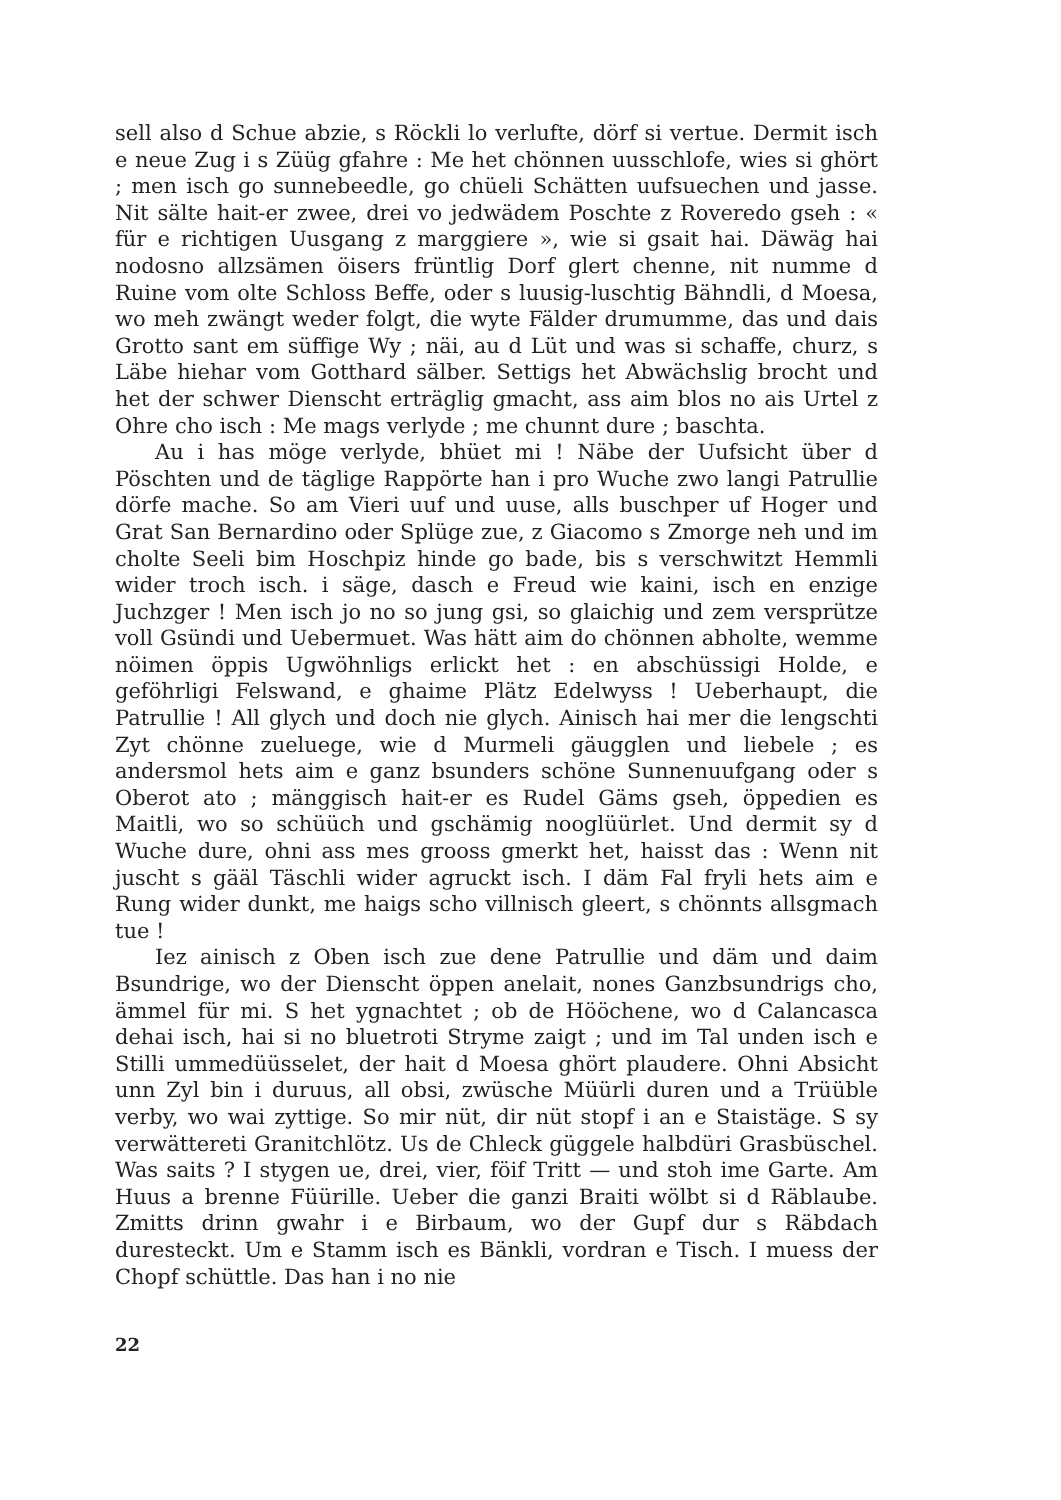sell also d Schue abzie, s Röckli lo verlufte, dörf si vertue. Dermit isch e neue Zug i s Züüg gfahre : Me het chönnen uusschlofe, wies si ghört ; men isch go sunnebeedle, go chüeli Schätten uufsuechen und jasse. Nit sälte hait-er zwee, drei vo jedwädem Poschte z Rovere­do gseh : « für e richtigen Uusgang z marggiere », wie si gsait hai. Däwäg hai nodosno allzsämen öisers früntlig Dorf glert chenne, nit numme d Ruine vom olte Schloss Beffe, oder s luusig-luschtig Bähndli, d Moesa, wo meh zwängt weder folgt, die wyte Fälder drumumme, das und dais Grotto sant em süffige Wy ; näi, au d Lüt und was si schaffe, churz, s Läbe hiehar vom Gotthard sälber. Settigs het Abwächslig brocht und het der schwer Dienscht erträglig gmacht, ass aim blos no ais Urtel z Ohre cho isch : Me mags verlyde ; me chunnt dure ; baschta.
Au i has möge verlyde, bhüet mi ! Näbe der Uufsicht über d Pöschten und de täglige Rappörte han i pro Wuche zwo langi Patrullie dörfe mache. So am Vieri uuf und uuse, alls buschper uf Hoger und Grat San Bernardino oder Splüge zue, z Giacomo s Zmorge neh und im cholte Seeli bim Hoschpiz hinde go bade, bis s verschwitzt Hemmli wider troch isch. i säge, dasch e Freud wie kaini, isch en enzige Juchzger ! Men isch jo no so jung gsi, so glaichig und zem versprütze voll Gsündi und Uebermuet. Was hätt aim do chönnen abholte, wemme nöimen öppis Ugwöhnligs erlickt het : en abschüssigi Holde, e geföhrligi Felswand, e ghaime Plätz Edelwyss ! Ueberhaupt, die Patrullie ! All glych und doch nie glych. Ainisch hai mer die lengschti Zyt chönne zueluege, wie d Murmeli gäugglen und liebele ; es andersmol hets aim e ganz bsunders schöne Sunnenuufgang oder s Oberot ato ; mänggisch hait-er es Rudel Gäms gseh, öppedien es Maitli, wo so schüüch und gschämig nooglüürlet. Und dermit sy d Wuche dure, ohni ass mes grooss gmerkt het, haisst das : Wenn nit juscht s gääl Täschli wider agruckt isch. I däm Fal fryli hets aim e Rung wider dunkt, me haigs scho villnisch gleert, s chönnts allsgmach tue !
Iez ainisch z Oben isch zue dene Patrullie und däm und daim Bsundrige, wo der Dienscht öppen anelait, nones Ganzbsundrigs cho, ämmel für mi. S het ygnachtet ; ob de Hööchene, wo d Calancasca dehai isch, hai si no bluetroti Stryme zaigt ; und im Tal unden isch e Stilli ummedüüsselet, der hait d Moesa ghört plaudere. Ohni Absicht unn Zyl bin i duruus, all obsi, zwüsche Müürli duren und a Trüüble verby, wo wai zyttige. So mir nüt, dir nüt stopf i an e Staistäge. S sy verwättereti Granitchlötz. Us de Chleck güggele halbdüri Grasbüschel. Was saits ? I stygen ue, drei, vier, föif Tritt — und stoh ime Garte. Am Huus a brenne Füürille. Ueber die ganzi Braiti wölbt si d Räblaube. Zmitts drinn gwahr i e Birbaum, wo der Gupf dur s Räbdach duresteckt. Um e Stamm isch es Bänkli, vordran e Tisch. I muess der Chopf schüttle. Das han i no nie
22